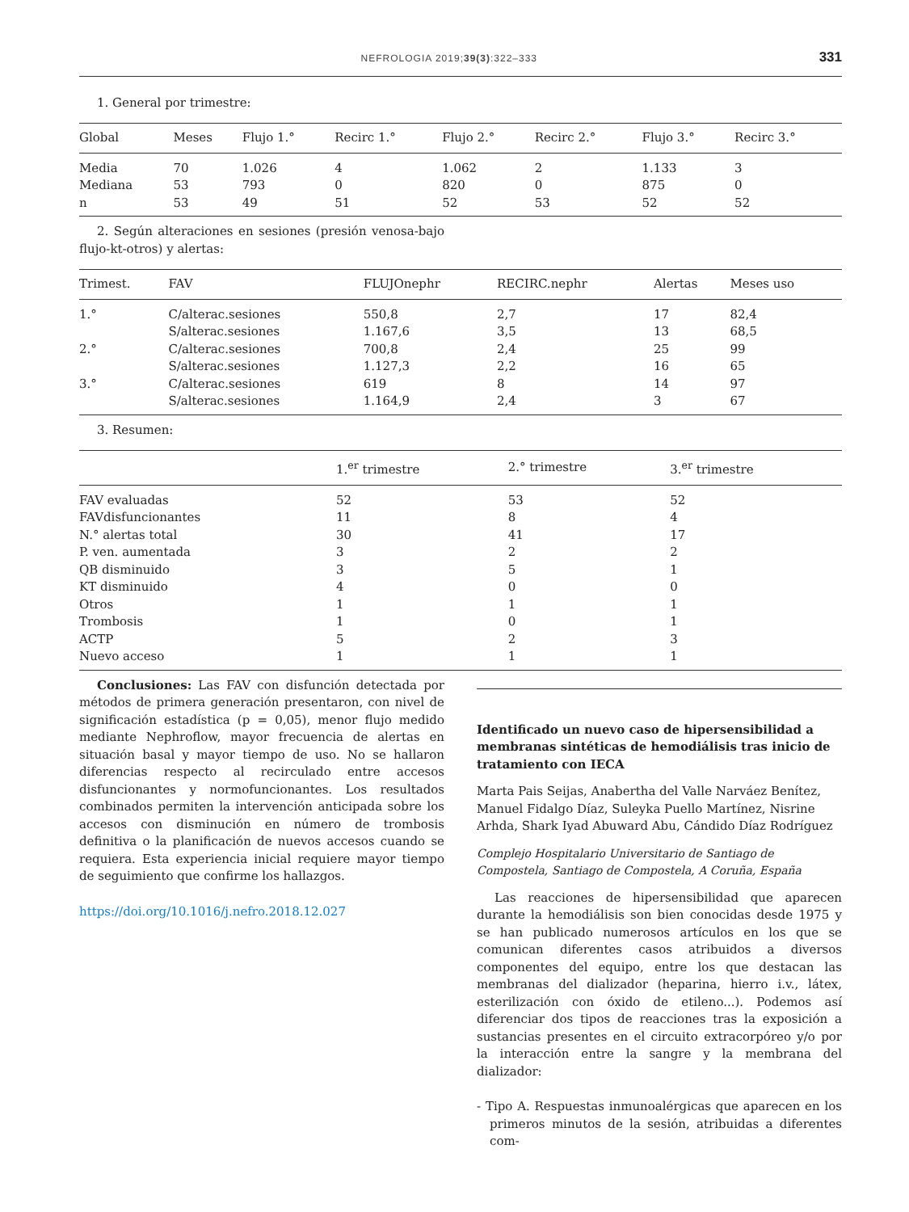NEFROLOGIA 2019;39(3):322–333 331
1. General por trimestre:
| Global | Meses | Flujo 1.° | Recirc 1.° | Flujo 2.° | Recirc 2.° | Flujo 3.° | Recirc 3.° |
| --- | --- | --- | --- | --- | --- | --- | --- |
| Media | 70 | 1.026 | 4 | 1.062 | 2 | 1.133 | 3 |
| Mediana | 53 | 793 | 0 | 820 | 0 | 875 | 0 |
| n | 53 | 49 | 51 | 52 | 53 | 52 | 52 |
2. Según alteraciones en sesiones (presión venosa-bajo flujo-kt-otros) y alertas:
| Trimest. | FAV | FLUJOnephr | RECIRC.nephr | Alertas | Meses uso |
| --- | --- | --- | --- | --- | --- |
| 1.° | C/alterac.sesiones | 550,8 | 2,7 | 17 | 82,4 |
| | S/alterac.sesiones | 1.167,6 | 3,5 | 13 | 68,5 |
| 2.° | C/alterac.sesiones | 700,8 | 2,4 | 25 | 99 |
| | S/alterac.sesiones | 1.127,3 | 2,2 | 16 | 65 |
| 3.° | C/alterac.sesiones | 619 | 8 | 14 | 97 |
| | S/alterac.sesiones | 1.164,9 | 2,4 | 3 | 67 |
3. Resumen:
| | 1.<sup>er</sup> trimestre | 2.° trimestre | 3.<sup>er</sup> trimestre |
| --- | --- | --- | --- |
| FAV evaluadas | 52 | 53 | 52 |
| FAVdisfuncionantes | 11 | 8 | 4 |
| N.° alertas total | 30 | 41 | 17 |
| P. ven. aumentada | 3 | 2 | 2 |
| QB disminuido | 3 | 5 | 1 |
| KT disminuido | 4 | 0 | 0 |
| Otros | 1 | 1 | 1 |
| Trombosis | 1 | 0 | 1 |
| ACTP | 5 | 2 | 3 |
| Nuevo acceso | 1 | 1 | 1 |
Conclusiones: Las FAV con disfunción detectada por métodos de primera generación presentaron, con nivel de significación estadística (p = 0,05), menor flujo medido mediante Nephroflow, mayor frecuencia de alertas en situación basal y mayor tiempo de uso. No se hallaron diferencias respecto al recirculado entre accesos disfuncionantes y normofuncionantes. Los resultados combinados permiten la intervención anticipada sobre los accesos con disminución en número de trombosis definitiva o la planificación de nuevos accesos cuando se requiera. Esta experiencia inicial requiere mayor tiempo de seguimiento que confirme los hallazgos.
https://doi.org/10.1016/j.nefro.2018.12.027
Identificado un nuevo caso de hipersensibilidad a membranas sintéticas de hemodiálisis tras inicio de tratamiento con IECA
Marta Pais Seijas, Anabertha del Valle Narváez Benítez, Manuel Fidalgo Díaz, Suleyka Puello Martínez, Nisrine Arhda, Shark Iyad Abuward Abu, Cándido Díaz Rodríguez
Complejo Hospitalario Universitario de Santiago de Compostela, Santiago de Compostela, A Coruña, España
Las reacciones de hipersensibilidad que aparecen durante la hemodiálisis son bien conocidas desde 1975 y se han publicado numerosos artículos en los que se comunican diferentes casos atribuidos a diversos componentes del equipo, entre los que destacan las membranas del dializador (heparina, hierro i.v., látex, esterilización con óxido de etileno...). Podemos así diferenciar dos tipos de reacciones tras la exposición a sustancias presentes en el circuito extracorpóreo y/o por la interacción entre la sangre y la membrana del dializador:
- Tipo A. Respuestas inmunoalérgicas que aparecen en los primeros minutos de la sesión, atribuidas a diferentes com-